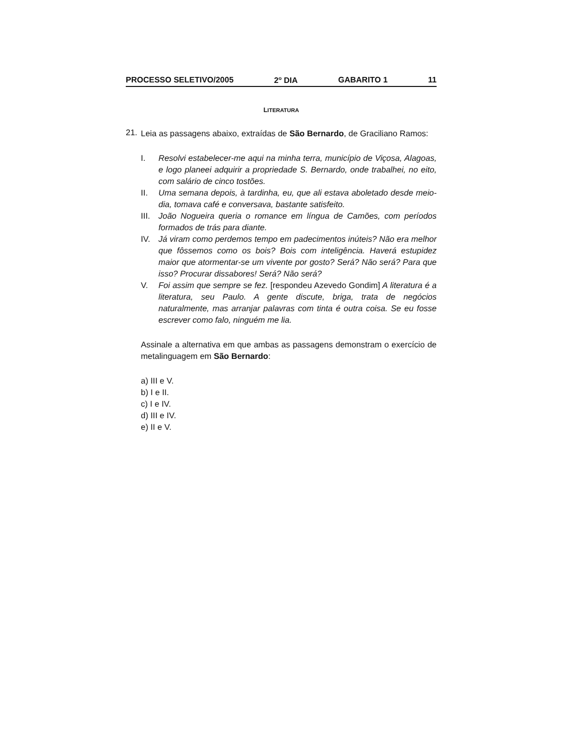PROCESSO SELETIVO/2005 2<sup>o</sup> DIA GABARITO 1 11
LITERATURA
21.
Leia as passagens abaixo, extraídas de São Bernardo, de Graciliano Ramos:
I. Resolvi estabelecer-me aqui na minha terra, município de Viçosa, Alagoas, e logo planeei adquirir a propriedade S. Bernardo, onde trabalhei, no eito, com salário de cinco tostões.
II. Uma semana depois, à tardinha, eu, que ali estava aboletado desde meio-dia, tomava café e conversava, bastante satisfeito.
III. João Nogueira queria o romance em língua de Camões, com períodos formados de trás para diante.
IV. Já viram como perdemos tempo em padecimentos inúteis? Não era melhor que fôssemos como os bois? Bois com inteligência. Haverá estupidez maior que atormentar-se um vivente por gosto? Será? Não será? Para que isso? Procurar dissabores! Será? Não será?
V. Foi assim que sempre se fez. [respondeu Azevedo Gondim] A literatura é a literatura, seu Paulo. A gente discute, briga, trata de negócios naturalmente, mas arranjar palavras com tinta é outra coisa. Se eu fosse escrever como falo, ninguém me lia.
Assinale a alternativa em que ambas as passagens demonstram o exercício de metalinguagem em São Bernardo:
a) III e V.
b) I e II.
c) I e IV.
d) III e IV.
e) II e V.